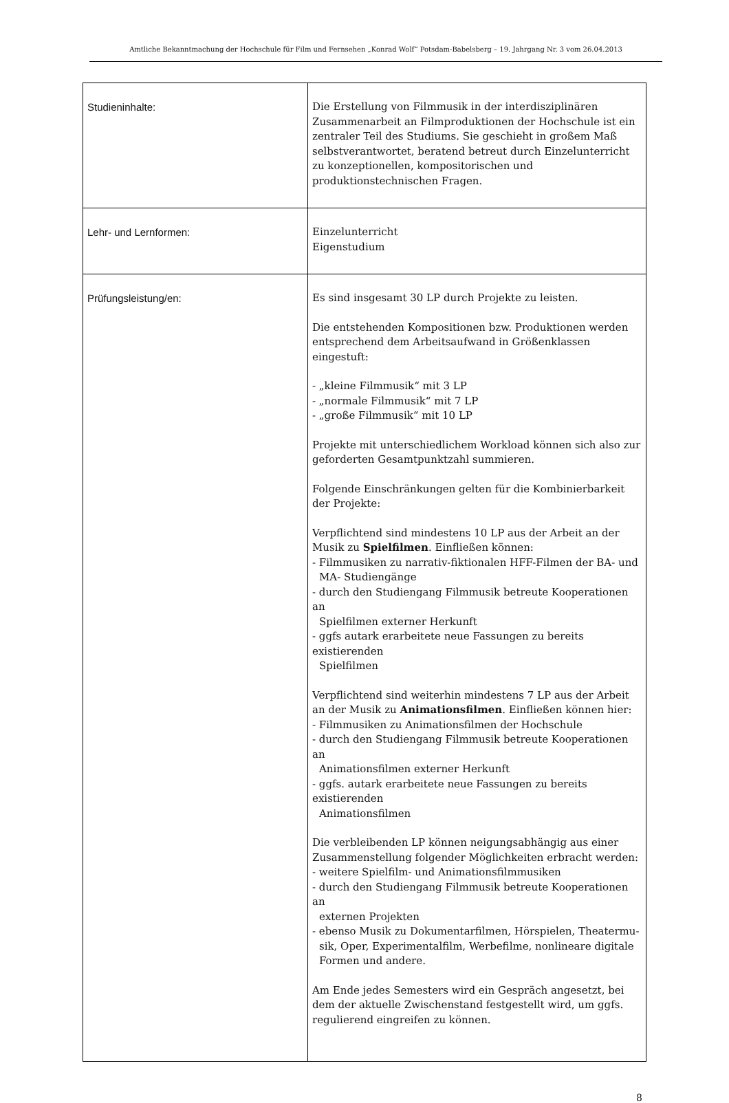Amtliche Bekanntmachung der Hochschule für Film und Fernsehen „Konrad Wolf“ Potsdam-Babelsberg – 19. Jahrgang Nr. 3 vom 26.04.2013
| Studieninhalte: | Die Erstellung von Filmmusik in der interdisziplinären Zusammenarbeit an Filmproduktionen der Hochschule ist ein zentraler Teil des Studiums. Sie geschieht in großem Maß selbstverantwortet, beratend betreut durch Einzelunterricht zu konzeptionellen, kompositorischen und produktionstechnischen Fragen. |
| Lehr- und Lernformen: | Einzelunterricht Eigenstudium |
| Prüfungsleistung/en: | Es sind insgesamt 30 LP durch Projekte zu leisten. Die entstehenden Kompositionen bzw. Produktionen werden entsprechend dem Arbeitsaufwand in Größenklassen eingestuft: - „kleine Filmmusik“ mit 3 LP - „normale Filmmusik“ mit 7 LP - „große Filmmusik“ mit 10 LP Projekte mit unterschiedlichem Workload können sich also zur geforderten Gesamtpunktzahl summieren. Folgende Einschränkungen gelten für die Kombinierbarkeit der Projekte: Verpflichtend sind mindestens 10 LP aus der Arbeit an der Musik zu Spielfilmen . Einfließen können: - Filmmusiken zu narrativ-fiktionalen HFF-Filmen der BA- und MA- Studiengänge - durch den Studiengang Filmmusik betreute Kooperationen an Spielfilmen externer Herkunft - ggfs autark erarbeitete neue Fassungen zu bereits existierenden Spielfilmen Verpflichtend sind weiterhin mindestens 7 LP aus der Arbeit an der Musik zu Animationsfilmen . Einfließen können hier: - Filmmusiken zu Animationsfilmen der Hochschule - durch den Studiengang Filmmusik betreute Kooperationen an Animationsfilmen externer Herkunft - ggfs. autark erarbeitete neue Fassungen zu bereits existierenden Animationsfilmen Die verbleibenden LP können neigungsabhängig aus einer Zusammenstellung folgender Möglichkeiten erbracht werden: - weitere Spielfilm- und Animationsfilmmusiken - durch den Studiengang Filmmusik betreute Kooperationen an externen Projekten - ebenso Musik zu Dokumentarfilmen, Hörspielen, Theatermu- sik, Oper, Experimentalfilm, Werbefilme, nonlineare digitale Formen und andere. Am Ende jedes Semesters wird ein Gespräch angesetzt, bei dem der aktuelle Zwischenstand festgestellt wird, um ggfs. regulierend eingreifen zu können. |
8